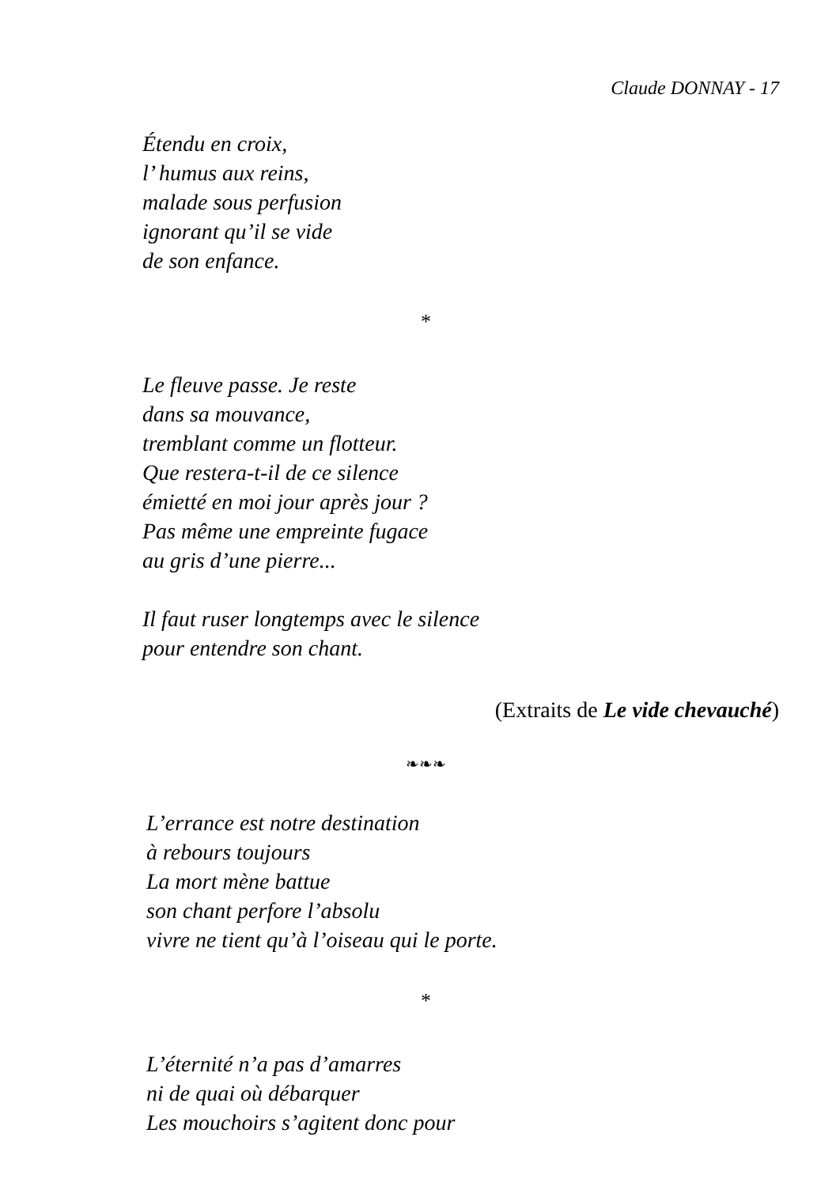Claude DONNAY - 17
Étendu en croix,
l’ humus aux reins,
malade sous perfusion
ignorant qu’il se vide
de son enfance.
*
Le fleuve passe. Je reste
dans sa mouvance,
tremblant comme un flotteur.
Que restera-t-il de ce silence
émietté en moi jour après jour ?
Pas même une empreinte fugace
au gris d’une pierre...
Il faut ruser longtemps avec le silence
pour entendre son chant.
(Extraits de Le vide chevauché)
❧❧❧
L’errance est notre destination
à rebours toujours
La mort mène battue
son chant perfore l’absolu
vivre ne tient qu’à l’oiseau qui le porte.
*
L’éternité n’a pas d’amarres
ni de quai où débarquer
Les mouchoirs s’agitent donc pour